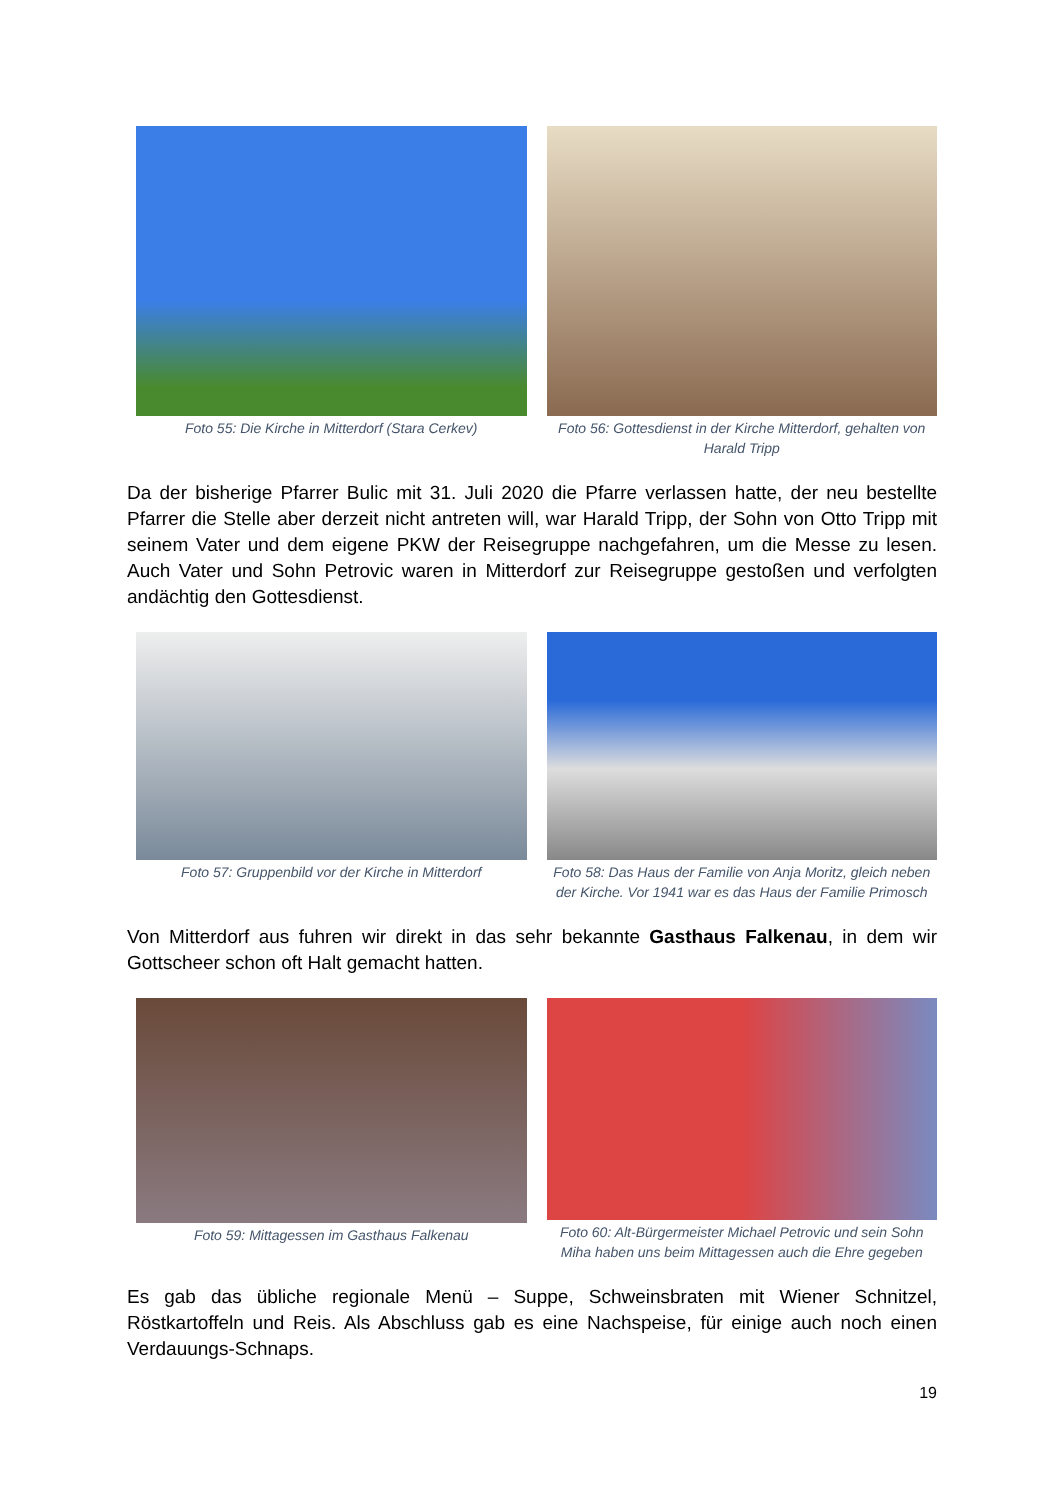Foto 55: Die Kirche in Mitterdorf (Stara Cerkev)
Foto 56: Gottesdienst in der Kirche Mitterdorf, gehalten von Harald Tripp
Da der bisherige Pfarrer Bulic mit 31. Juli 2020 die Pfarre verlassen hatte, der neu bestellte Pfarrer die Stelle aber derzeit nicht antreten will, war Harald Tripp, der Sohn von Otto Tripp mit seinem Vater und dem eigene PKW der Reisegruppe nachgefahren, um die Messe zu lesen. Auch Vater und Sohn Petrovic waren in Mitterdorf zur Reisegruppe gestoßen und verfolgten andächtig den Gottesdienst.
Foto 57: Gruppenbild vor der Kirche in Mitterdorf
Foto 58: Das Haus der Familie von Anja Moritz, gleich neben der Kirche. Vor 1941 war es das Haus der Familie Primosch
Von Mitterdorf aus fuhren wir direkt in das sehr bekannte Gasthaus Falkenau, in dem wir Gottscheer schon oft Halt gemacht hatten.
Foto 59: Mittagessen im Gasthaus Falkenau
Foto 60: Alt-Bürgermeister Michael Petrovic und sein Sohn Miha haben uns beim Mittagessen auch die Ehre gegeben
Es gab das übliche regionale Menü – Suppe, Schweinsbraten mit Wiener Schnitzel, Röstkartoffeln und Reis. Als Abschluss gab es eine Nachspeise, für einige auch noch einen Verdauungs-Schnaps.
19